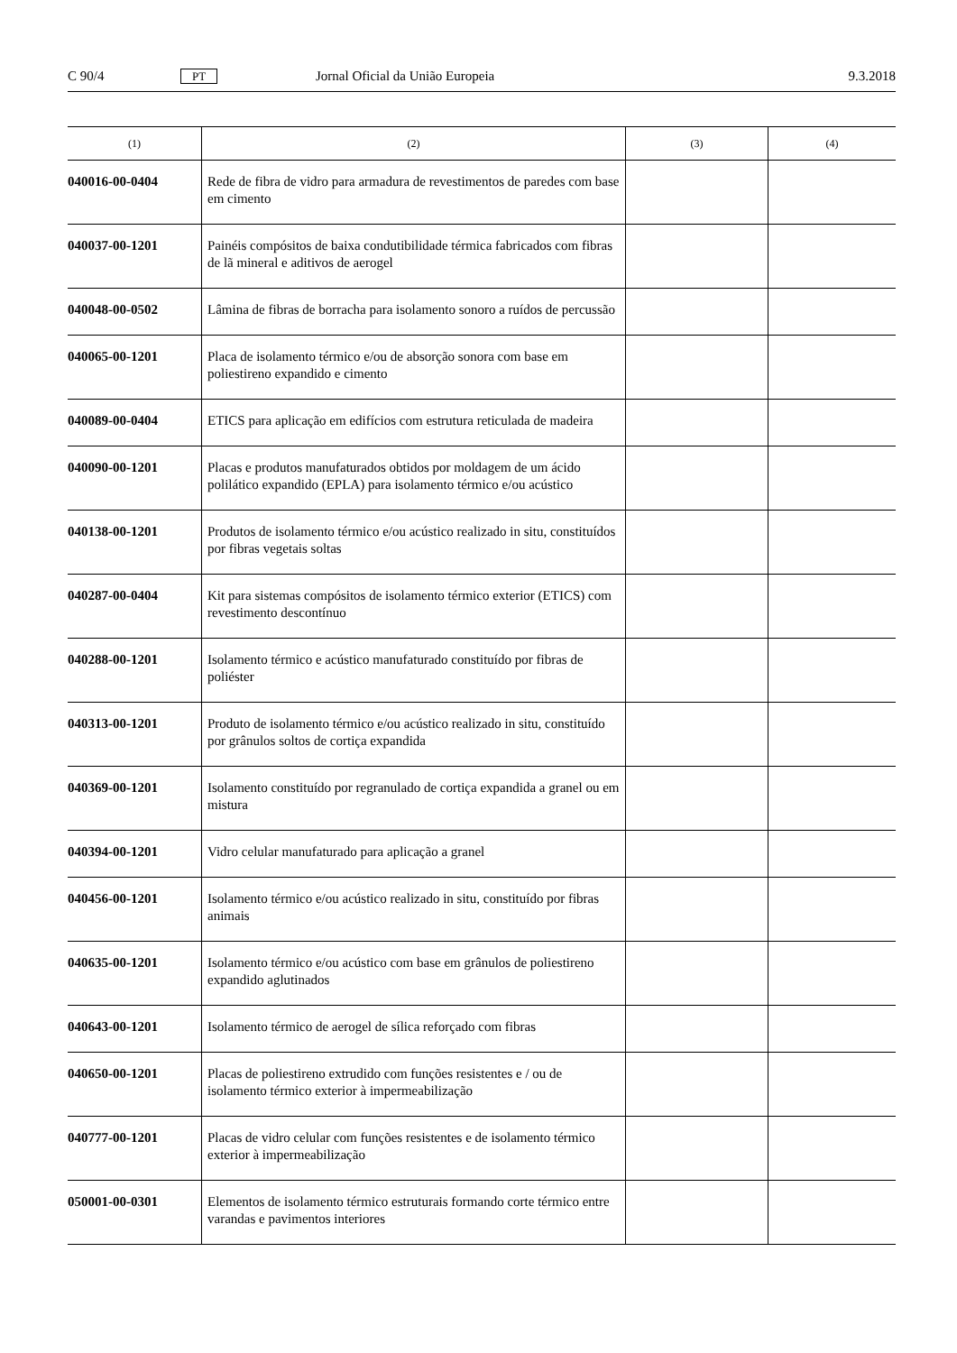C 90/4 PT Jornal Oficial da União Europeia 9.3.2018
| (1) | (2) | (3) | (4) |
| --- | --- | --- | --- |
| 040016-00-0404 | Rede de fibra de vidro para armadura de revestimentos de paredes com base em cimento | | |
| 040037-00-1201 | Painéis compósitos de baixa condutibilidade térmica fabricados com fibras de lã mineral e aditivos de aerogel | | |
| 040048-00-0502 | Lâmina de fibras de borracha para isolamento sonoro a ruídos de percussão | | |
| 040065-00-1201 | Placa de isolamento térmico e/ou de absorção sonora com base em poliestireno expandido e cimento | | |
| 040089-00-0404 | ETICS para aplicação em edifícios com estrutura reticulada de madeira | | |
| 040090-00-1201 | Placas e produtos manufaturados obtidos por moldagem de um ácido polilático expandido (EPLA) para isolamento térmico e/ou acústico | | |
| 040138-00-1201 | Produtos de isolamento térmico e/ou acústico realizado in situ, constituídos por fibras vegetais soltas | | |
| 040287-00-0404 | Kit para sistemas compósitos de isolamento térmico exterior (ETICS) com revestimento descontínuo | | |
| 040288-00-1201 | Isolamento térmico e acústico manufaturado constituído por fibras de poliéster | | |
| 040313-00-1201 | Produto de isolamento térmico e/ou acústico realizado in situ, constituído por grânulos soltos de cortiça expandida | | |
| 040369-00-1201 | Isolamento constituído por regranulado de cortiça expandida a granel ou em mistura | | |
| 040394-00-1201 | Vidro celular manufaturado para aplicação a granel | | |
| 040456-00-1201 | Isolamento térmico e/ou acústico realizado in situ, constituído por fibras animais | | |
| 040635-00-1201 | Isolamento térmico e/ou acústico com base em grânulos de poliestireno expandido aglutinados | | |
| 040643-00-1201 | Isolamento térmico de aerogel de sílica reforçado com fibras | | |
| 040650-00-1201 | Placas de poliestireno extrudido com funções resistentes e / ou de isolamento térmico exterior à impermeabilização | | |
| 040777-00-1201 | Placas de vidro celular com funções resistentes e de isolamento térmico exterior à impermeabilização | | |
| 050001-00-0301 | Elementos de isolamento térmico estruturais formando corte térmico entre varandas e pavimentos interiores | | |